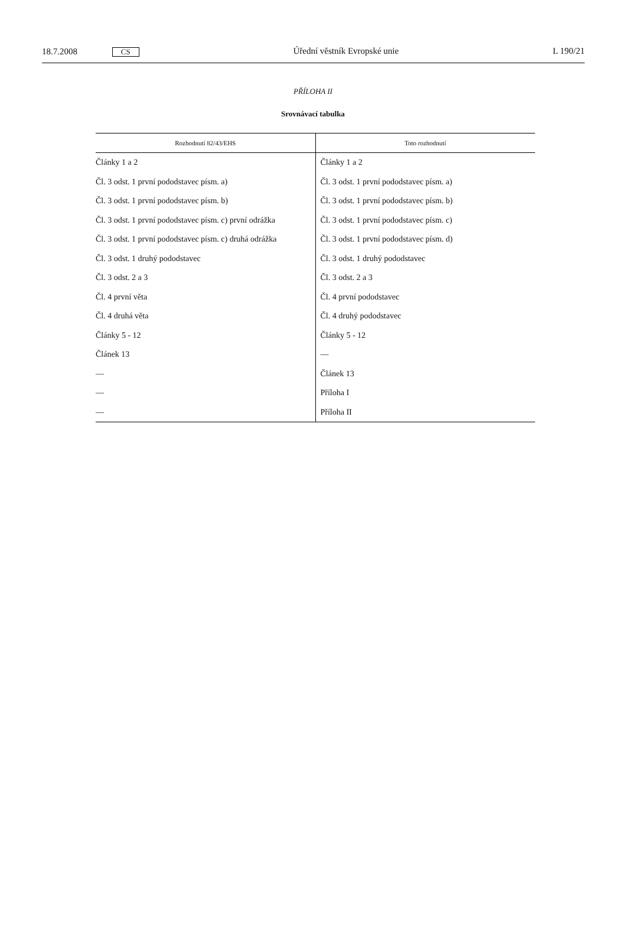18.7.2008 CS
Úřední věstník Evropské unie L 190/21
PŘÍLOHA II
Srovnávací tabulka
| Rozhodnutí 82/43/EHS | Toto rozhodnutí |
| --- | --- |
| Články 1 a 2 | Články 1 a 2 |
| Čl. 3 odst. 1 první pododstavec písm. a) | Čl. 3 odst. 1 první pododstavec písm. a) |
| Čl. 3 odst. 1 první pododstavec písm. b) | Čl. 3 odst. 1 první pododstavec písm. b) |
| Čl. 3 odst. 1 první pododstavec písm. c) první odrážka | Čl. 3 odst. 1 první pododstavec písm. c) |
| Čl. 3 odst. 1 první pododstavec písm. c) druhá odrážka | Čl. 3 odst. 1 první pododstavec písm. d) |
| Čl. 3 odst. 1 druhý pododstavec | Čl. 3 odst. 1 druhý pododstavec |
| Čl. 3 odst. 2 a 3 | Čl. 3 odst. 2 a 3 |
| Čl. 4 první věta | Čl. 4 první pododstavec |
| Čl. 4 druhá věta | Čl. 4 druhý pododstavec |
| Články 5 - 12 | Články 5 - 12 |
| Článek 13 | — |
| — | Článek 13 |
| — | Příloha I |
| — | Příloha II |